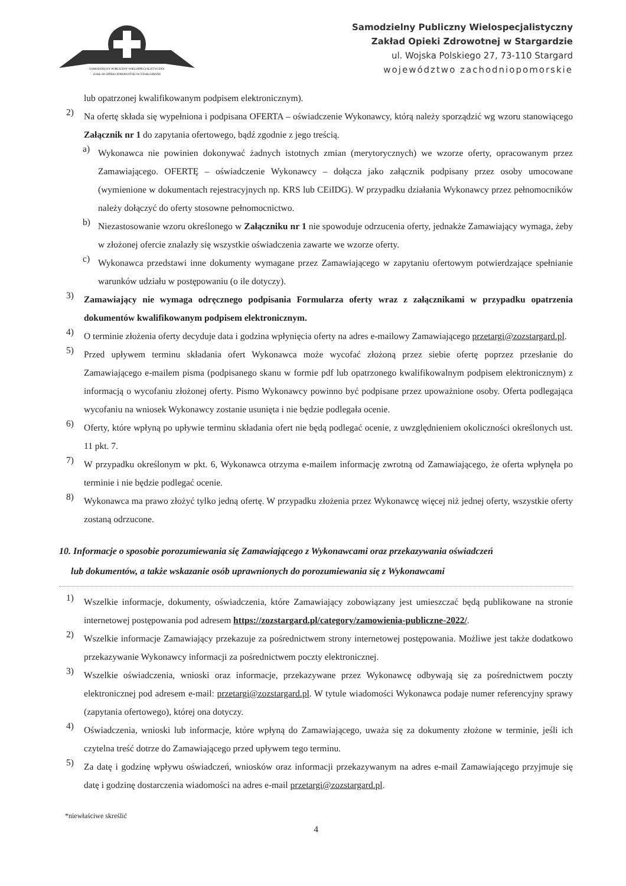SAMODZIELNY PUBLICZNY WIELOSPECJALISTYCZNY
ZAKŁAD OPIEKI ZDROWOTNEJ W STARGARDZIE
Samodzielny Publiczny Wielospecjalistyczny
Zakład Opieki Zdrowotnej w Stargardzie
ul. Wojska Polskiego 27, 73-110 Stargard
województwo zachodniopomorskie
lub opatrzonej kwalifikowanym podpisem elektronicznym).
2)
Na ofertę składa się wypełniona i podpisana OFERTA – oświadczenie Wykonawcy, którą należy sporządzić wg wzoru stanowiącego Załącznik nr 1 do zapytania ofertowego, bądź zgodnie z jego treścią.
a)
Wykonawca nie powinien dokonywać żadnych istotnych zmian (merytorycznych) we wzorze oferty, opracowanym przez Zamawiającego. OFERTĘ – oświadczenie Wykonawcy – dołącza jako załącznik podpisany przez osoby umocowane (wymienione w dokumentach rejestracyjnych np. KRS lub CEiIDG). W przypadku działania Wykonawcy przez pełnomocników należy dołączyć do oferty stosowne pełnomocnictwo.
b)
Niezastosowanie wzoru określonego w Załączniku nr 1 nie spowoduje odrzucenia oferty, jednakże Zamawiający wymaga, żeby w złożonej ofercie znalazły się wszystkie oświadczenia zawarte we wzorze oferty.
c)
Wykonawca przedstawi inne dokumenty wymagane przez Zamawiającego w zapytaniu ofertowym potwierdzające spełnianie warunków udziału w postępowaniu (o ile dotyczy).
3)
Zamawiający nie wymaga odręcznego podpisania Formularza oferty wraz z załącznikami w przypadku opatrzenia dokumentów kwalifikowanym podpisem elektronicznym.
4)
O terminie złożenia oferty decyduje data i godzina wpłynięcia oferty na adres e-mailowy Zamawiającego przetargi@zozstargard.pl.
5)
Przed upływem terminu składania ofert Wykonawca może wycofać złożoną przez siebie ofertę poprzez przesłanie do Zamawiającego e-mailem pisma (podpisanego skanu w formie pdf lub opatrzonego kwalifikowalnym podpisem elektronicznym) z informacją o wycofaniu złożonej oferty. Pismo Wykonawcy powinno być podpisane przez upoważnione osoby. Oferta podlegająca wycofaniu na wniosek Wykonawcy zostanie usunięta i nie będzie podlegała ocenie.
6)
Oferty, które wpłyną po upływie terminu składania ofert nie będą podlegać ocenie, z uwzględnieniem okoliczności określonych ust. 11 pkt. 7.
7)
W przypadku określonym w pkt. 6, Wykonawca otrzyma e-mailem informację zwrotną od Zamawiającego, że oferta wpłynęła po terminie i nie będzie podlegać ocenie.
8)
Wykonawca ma prawo złożyć tylko jedną ofertę. W przypadku złożenia przez Wykonawcę więcej niż jednej oferty, wszystkie oferty zostaną odrzucone.
10. Informacje o sposobie porozumiewania się Zamawiającego z Wykonawcami oraz przekazywania oświadczeń
lub dokumentów, a także wskazanie osób uprawnionych do porozumiewania się z Wykonawcami
1)
Wszelkie informacje, dokumenty, oświadczenia, które Zamawiający zobowiązany jest umieszczać będą publikowane na stronie internetowej postępowania pod adresem https://zozstargard.pl/category/zamowienia-publiczne-2022/.
2)
Wszelkie informacje Zamawiający przekazuje za pośrednictwem strony internetowej postępowania. Możliwe jest także dodatkowo przekazywanie Wykonawcy informacji za pośrednictwem poczty elektronicznej.
3)
Wszelkie oświadczenia, wnioski oraz informacje, przekazywane przez Wykonawcę odbywają się za pośrednictwem poczty elektronicznej pod adresem e-mail: przetargi@zozstargard.pl. W tytule wiadomości Wykonawca podaje numer referencyjny sprawy (zapytania ofertowego), której ona dotyczy.
4)
Oświadczenia, wnioski lub informacje, które wpłyną do Zamawiającego, uważa się za dokumenty złożone w terminie, jeśli ich czytelna treść dotrze do Zamawiającego przed upływem tego terminu.
5)
Za datę i godzinę wpływu oświadczeń, wniosków oraz informacji przekazywanym na adres e-mail Zamawiającego przyjmuje się datę i godzinę dostarczenia wiadomości na adres e-mail przetargi@zozstargard.pl.
*niewłaściwe skreślić
4